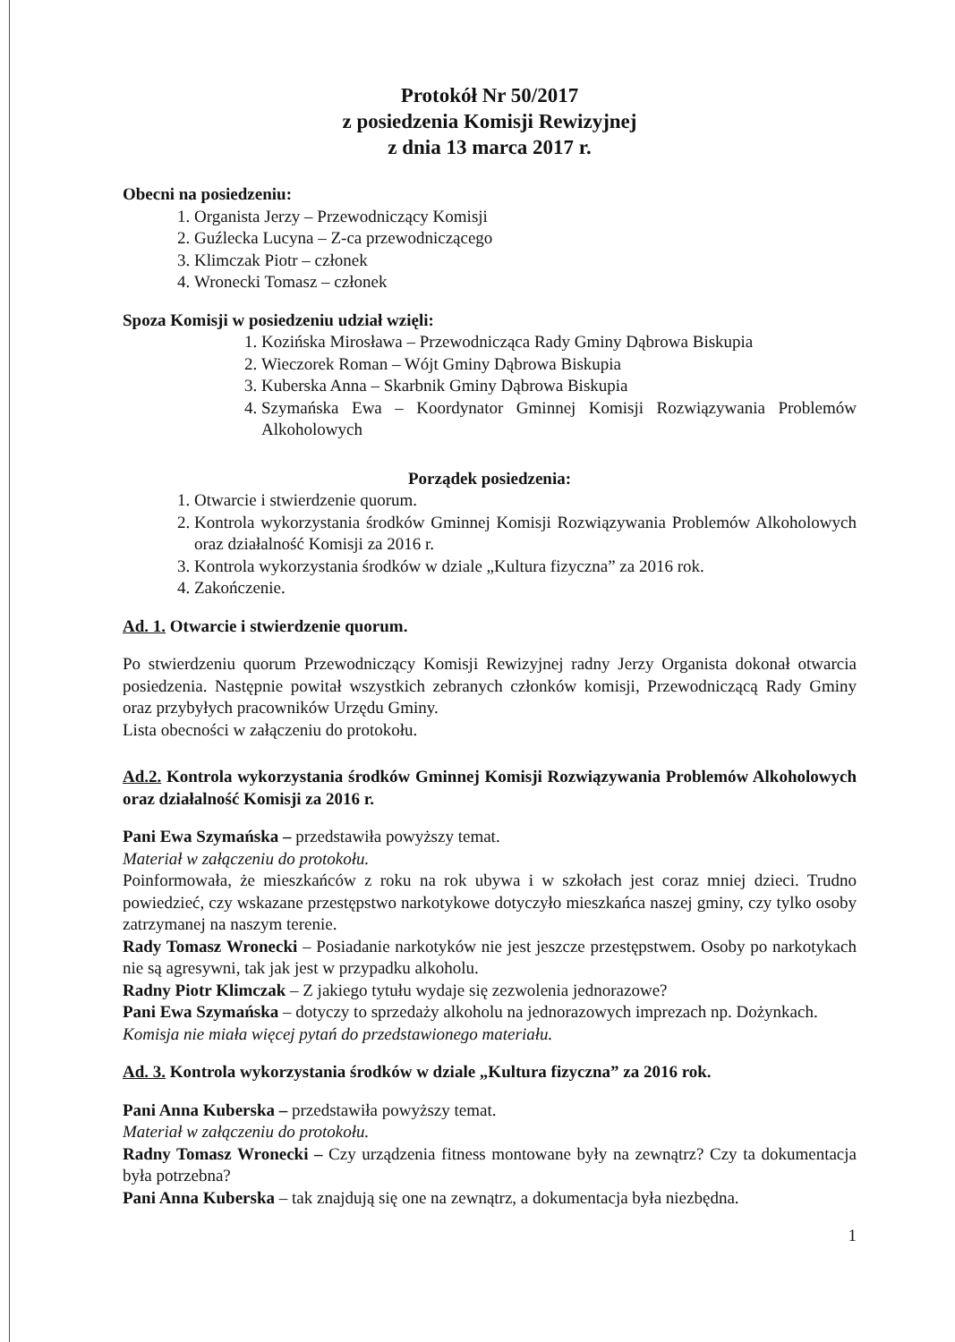Protokół Nr 50/2017
z posiedzenia Komisji Rewizyjnej
z dnia 13 marca 2017 r.
Obecni na posiedzeniu:
1. Organista Jerzy – Przewodniczący Komisji
2. Guźlecka Lucyna – Z-ca przewodniczącego
3. Klimczak Piotr – członek
4. Wronecki Tomasz – członek
Spoza Komisji w posiedzeniu udział wzięli:
1. Kozińska Mirosława – Przewodnicząca Rady Gminy Dąbrowa Biskupia
2. Wieczorek Roman – Wójt Gminy Dąbrowa Biskupia
3. Kuberska Anna – Skarbnik Gminy Dąbrowa Biskupia
4. Szymańska Ewa – Koordynator Gminnej Komisji Rozwiązywania Problemów Alkoholowych
Porządek posiedzenia:
1. Otwarcie i stwierdzenie quorum.
2. Kontrola wykorzystania środków Gminnej Komisji Rozwiązywania Problemów Alkoholowych oraz działalność Komisji za 2016 r.
3. Kontrola wykorzystania środków w dziale „Kultura fizyczna” za 2016 rok.
4. Zakończenie.
Ad. 1. Otwarcie i stwierdzenie quorum.
Po stwierdzeniu quorum Przewodniczący Komisji Rewizyjnej radny Jerzy Organista dokonał otwarcia posiedzenia. Następnie powitał wszystkich zebranych członków komisji, Przewodniczącą Rady Gminy oraz przybyłych pracowników Urzędu Gminy.
Lista obecności w załączeniu do protokołu.
Ad.2. Kontrola wykorzystania środków Gminnej Komisji Rozwiązywania Problemów Alkoholowych oraz działalność Komisji za 2016 r.
Pani Ewa Szymańska – przedstawiła powyższy temat.
Materiał w załączeniu do protokołu.
Poinformowała, że mieszkańców z roku na rok ubywa i w szkołach jest coraz mniej dzieci. Trudno powiedzieć, czy wskazane przestępstwo narkotykowe dotyczyło mieszkańca naszej gminy, czy tylko osoby zatrzymanej na naszym terenie.
Rady Tomasz Wronecki – Posiadanie narkotyków nie jest jeszcze przestępstwem. Osoby po narkotykach nie są agresywni, tak jak jest w przypadku alkoholu.
Radny Piotr Klimczak – Z jakiego tytułu wydaje się zezwolenia jednorazowe?
Pani Ewa Szymańska – dotyczy to sprzedaży alkoholu na jednorazowych imprezach np. Dożynkach.
Komisja nie miała więcej pytań do przedstawionego materiału.
Ad. 3. Kontrola wykorzystania środków w dziale „Kultura fizyczna” za 2016 rok.
Pani Anna Kuberska – przedstawiła powyższy temat.
Materiał w załączeniu do protokołu.
Radny Tomasz Wronecki – Czy urządzenia fitness montowane były na zewnątrz? Czy ta dokumentacja była potrzebna?
Pani Anna Kuberska – tak znajdują się one na zewnątrz, a dokumentacja była niezbędna.
1